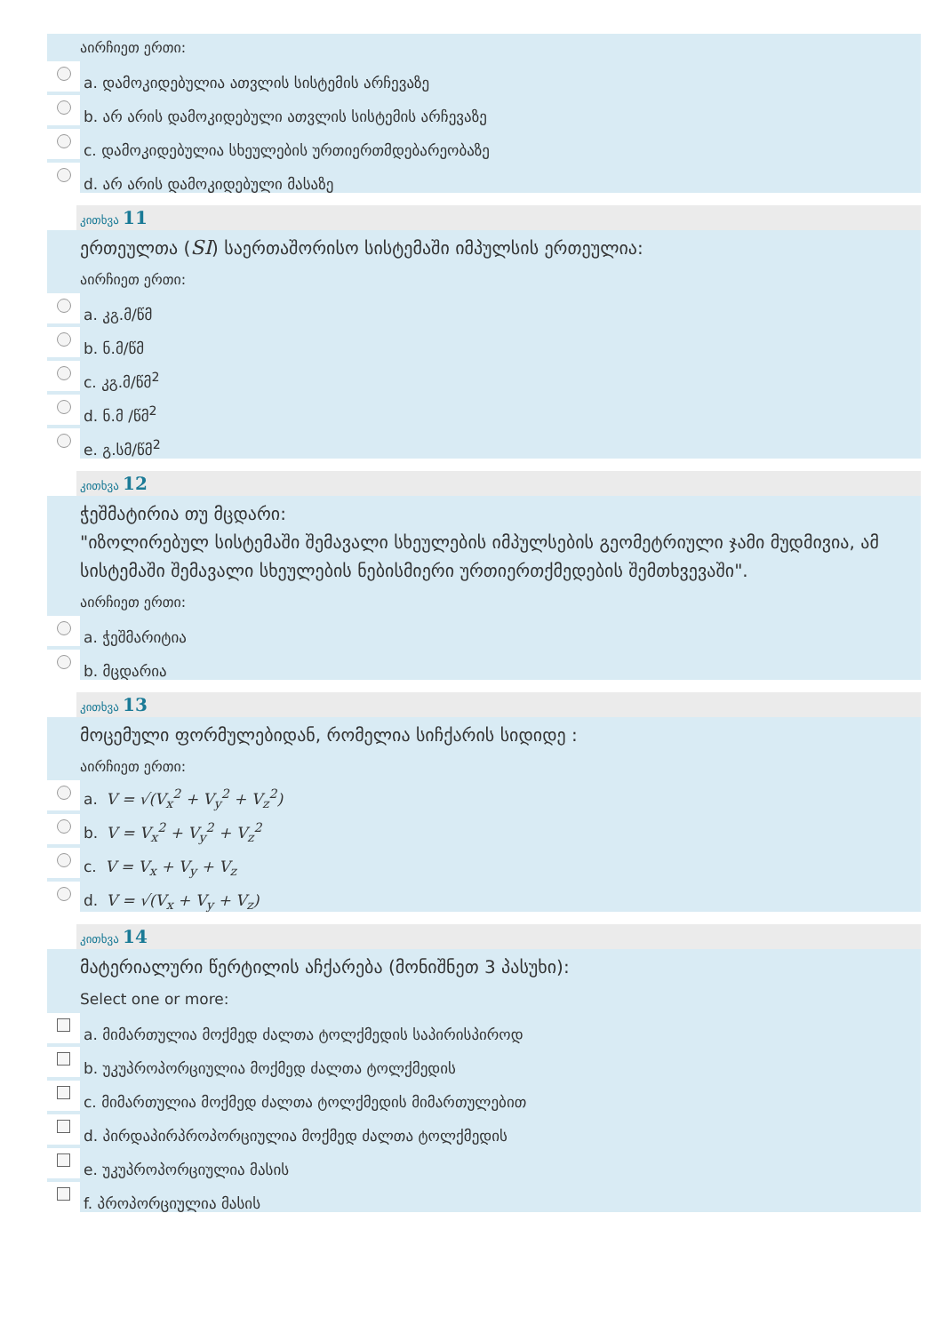აირჩიეთ ერთი:
a. დამოკიდებულია ათვლის სისტემის არჩევაზე
b. არ არის დამოკიდებული ათვლის სისტემის არჩევაზე
c. დამოკიდებულია სხეულების ურთიერთმდებარეობაზე
d. არ არის დამოკიდებული მასაზე
კითხვა 11
ერთეულთა (SI) საერთაშორისო სისტემაში იმპულსის ერთეულია:
აირჩიეთ ერთი:
a. კგ.მ/წმ
b. ნ.მ/წმ
c. კგ.მ/წმ<sup>2</sup>
d. ნ.მ /წმ<sup>2</sup>
e. გ.სმ/წმ<sup>2</sup>
კითხვა 12
ჭეშმატირია თუ მცდარი:
"იზოლირებულ სისტემაში შემავალი სხეულების იმპულსების გეომეტრიული ჯამი მუდმივია, ამ სისტემაში შემავალი სხეულების ნებისმიერი ურთიერთქმედების შემთხვევაში".
აირჩიეთ ერთი:
a. ჭეშმარიტია
b. მცდარია
კითხვა 13
მოცემული ფორმულებიდან, რომელია სიჩქარის სიდიდე :
აირჩიეთ ერთი:
a. V = √(V<sub>x</sub><sup>2</sup> + V<sub>y</sub><sup>2</sup> + V<sub>z</sub><sup>2</sup>)
b. V = V<sub>x</sub><sup>2</sup> + V<sub>y</sub><sup>2</sup> + V<sub>z</sub><sup>2</sup>
c. V = V<sub>x</sub> + V<sub>y</sub> + V<sub>z</sub>
d. V = √(V<sub>x</sub> + V<sub>y</sub> + V<sub>z</sub>)
კითხვა 14
მატერიალური წერტილის აჩქარება (მონიშნეთ 3 პასუხი):
Select one or more:
a. მიმართულია მოქმედ ძალთა ტოლქმედის საპირისპიროდ
b. უკუპროპორციულია მოქმედ ძალთა ტოლქმედის
c. მიმართულია მოქმედ ძალთა ტოლქმედის მიმართულებით
d. პირდაპირპროპორციულია მოქმედ ძალთა ტოლქმედის
e. უკუპროპორციულია მასის
f. პროპორციულია მასის